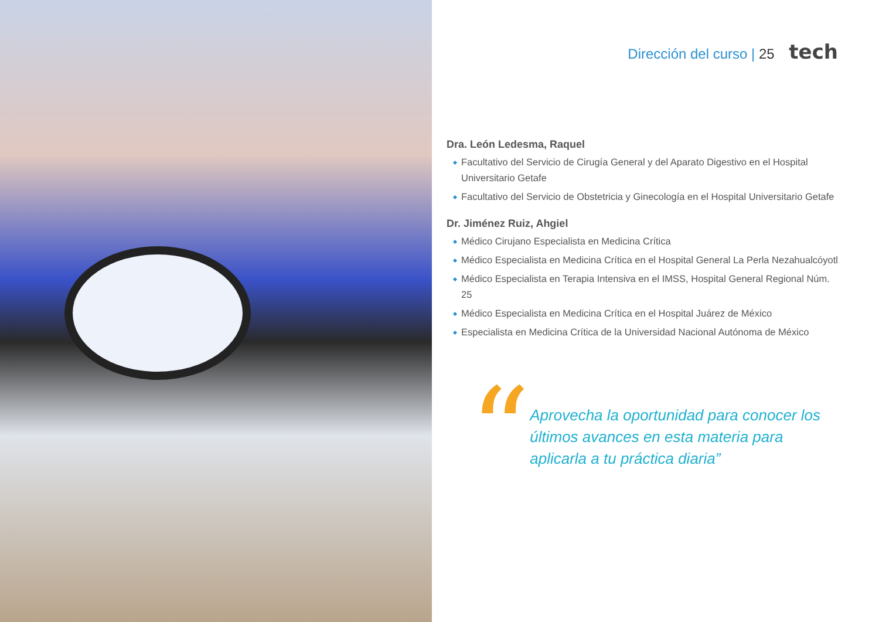Dirección del curso | 25 tech
Dra. León Ledesma, Raquel
Facultativo del Servicio de Cirugía General y del Aparato Digestivo en el Hospital Universitario Getafe
Facultativo del Servicio de Obstetricia y Ginecología en el Hospital Universitario Getafe
Dr. Jiménez Ruiz, Ahgiel
Médico Cirujano Especialista en Medicina Crítica
Médico Especialista en Medicina Crítica en el Hospital General La Perla Nezahualcóyotl
Médico Especialista en Terapia Intensiva en el IMSS, Hospital General Regional Núm. 25
Médico Especialista en Medicina Crítica en el Hospital Juárez de México
Especialista en Medicina Crítica de la Universidad Nacional Autónoma de México
“
Aprovecha la oportunidad para conocer los últimos avances en esta materia para aplicarla a tu práctica diaria”